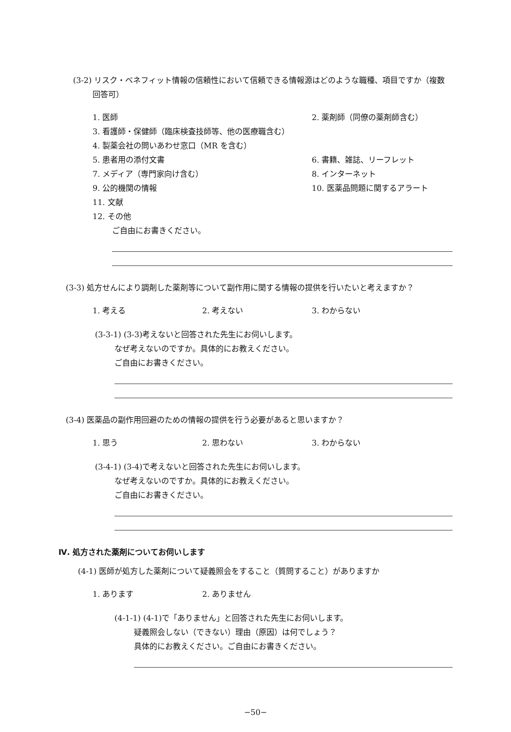(3-2) リスク・ベネフィット情報の信頼性において信頼できる情報源はどのような職種、項目ですか（複数回答可）
1. 医師 2. 薬剤師（同僚の薬剤師含む）
3. 看護師・保健師（臨床検査技師等、他の医療職含む）
4. 製薬会社の問いあわせ窓口（MR を含む）
5. 患者用の添付文書 6. 書籍、雑誌、リーフレット
7. メディア（専門家向け含む） 8. インターネット
9. 公的機関の情報 10. 医薬品問題に関するアラート
11. 文献
12. その他
ご自由にお書きください。
(3-3) 処方せんにより調剤した薬剤等について副作用に関する情報の提供を行いたいと考えますか？
1. 考える 2. 考えない 3. わからない
(3-3-1) (3-3)考えないと回答された先生にお伺いします。
なぜ考えないのですか。具体的にお教えください。
ご自由にお書きください。
(3-4) 医薬品の副作用回避のための情報の提供を行う必要があると思いますか？
1. 思う 2. 思わない 3. わからない
(3-4-1) (3-4)で考えないと回答された先生にお伺いします。
なぜ考えないのですか。具体的にお教えください。
ご自由にお書きください。
Ⅳ. 処方された薬剤についてお伺いします
(4-1) 医師が処方した薬剤について疑義照会をすること（質問すること）がありますか
1. あります 2. ありません
(4-1-1) (4-1)で「ありません」と回答された先生にお伺いします。
疑義照会しない（できない）理由（原因）は何でしょう？
具体的にお教えください。ご自由にお書きください。
−50−